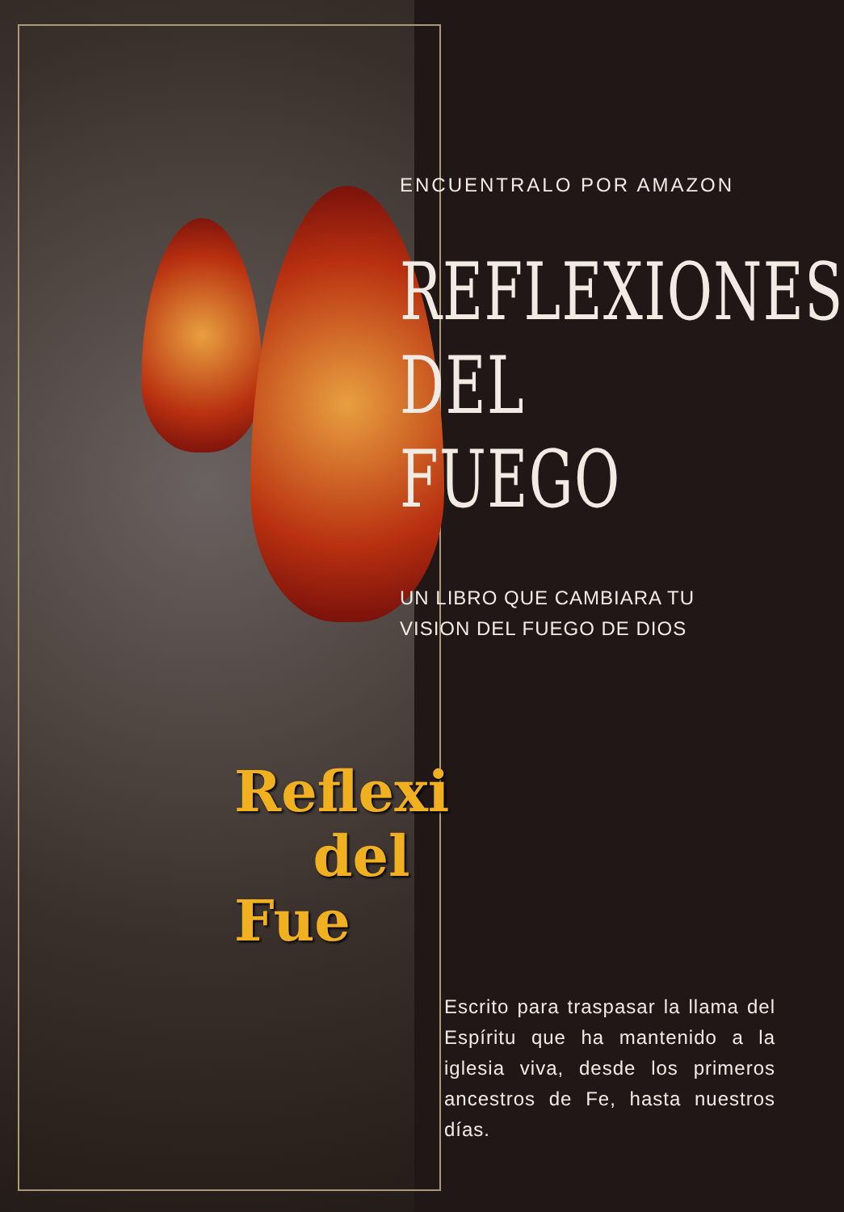Reflexi
del
Fue
ENCUENTRALO POR AMAZON
REFLEXIONES
DEL
FUEGO
UN LIBRO QUE CAMBIARA TU
VISION DEL FUEGO DE DIOS
Escrito para traspasar la llama del Espíritu que ha mantenido a la iglesia viva, desde los primeros ancestros de Fe, hasta nuestros días.